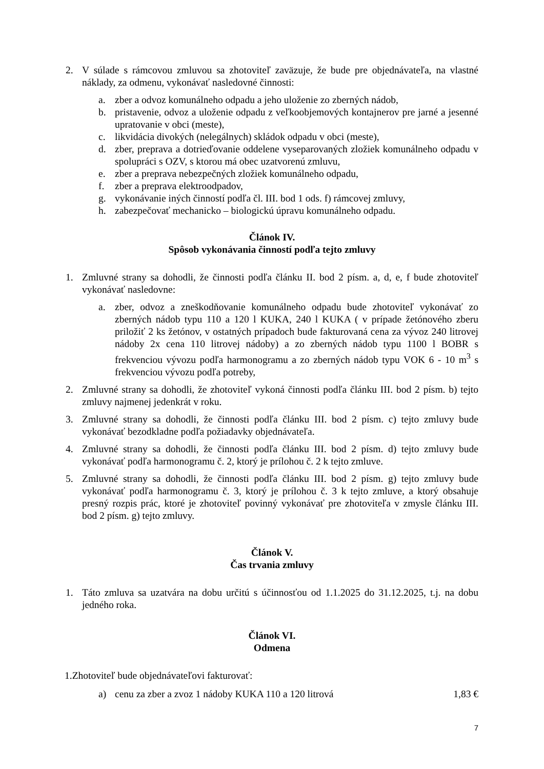2. V súlade s rámcovou zmluvou sa zhotoviteľ zaväzuje, že bude pre objednávateľa, na vlastné náklady, za odmenu, vykonávať nasledovné činnosti:
a. zber a odvoz komunálneho odpadu a jeho uloženie zo zberných nádob,
b. pristavenie, odvoz a uloženie odpadu z veľkoobjemových kontajnerov pre jarné a jesenné upratovanie v obci (meste),
c. likvidácia divokých (nelegálnych) skládok odpadu v obci (meste),
d. zber, preprava a dotrieďovanie oddelene vyseparovaných zložiek komunálneho odpadu v spolupráci s OZV, s ktorou má obec uzatvorenú zmluvu,
e. zber a preprava nebezpečných zložiek komunálneho odpadu,
f. zber a preprava elektroodpadov,
g. vykonávanie iných činností podľa čl. III. bod 1 ods. f) rámcovej zmluvy,
h. zabezpečovať mechanicko – biologickú úpravu komunálneho odpadu.
Článok IV.
Spôsob vykonávania činností podľa tejto zmluvy
1. Zmluvné strany sa dohodli, že činnosti podľa článku II. bod 2 písm. a, d, e, f bude zhotoviteľ vykonávať nasledovne:
a. zber, odvoz a zneškodňovanie komunálneho odpadu bude zhotoviteľ vykonávať zo zberných nádob typu 110 a 120 l KUKA, 240 l KUKA ( v prípade žetónového zberu priložiť 2 ks žetónov, v ostatných prípadoch bude fakturovaná cena za vývoz 240 litrovej nádoby 2x cena 110 litrovej nádoby) a zo zberných nádob typu 1100 l BOBR s frekvenciou vývozu podľa harmonogramu a zo zberných nádob typu VOK 6 - 10 m<sup>3</sup> s frekvenciou vývozu podľa potreby,
2. Zmluvné strany sa dohodli, že zhotoviteľ vykoná činnosti podľa článku III. bod 2 písm. b) tejto zmluvy najmenej jedenkrát v roku.
3. Zmluvné strany sa dohodli, že činnosti podľa článku III. bod 2 písm. c) tejto zmluvy bude vykonávať bezodkladne podľa požiadavky objednávateľa.
4. Zmluvné strany sa dohodli, že činnosti podľa článku III. bod 2 písm. d) tejto zmluvy bude vykonávať podľa harmonogramu č. 2, ktorý je prílohou č. 2 k tejto zmluve.
5. Zmluvné strany sa dohodli, že činnosti podľa článku III. bod 2 písm. g) tejto zmluvy bude vykonávať podľa harmonogramu č. 3, ktorý je prílohou č. 3 k tejto zmluve, a ktorý obsahuje presný rozpis prác, ktoré je zhotoviteľ povinný vykonávať pre zhotoviteľa v zmysle článku III. bod 2 písm. g) tejto zmluvy.
Článok V.
Čas trvania zmluvy
1. Táto zmluva sa uzatvára na dobu určitú s účinnosťou od 1.1.2025 do 31.12.2025, t.j. na dobu jedného roka.
Článok VI.
Odmena
1.Zhotoviteľ bude objednávateľovi fakturovať:
a) cenu za zber a zvoz 1 nádoby KUKA 110 a 120 litrová 1,83 €
7